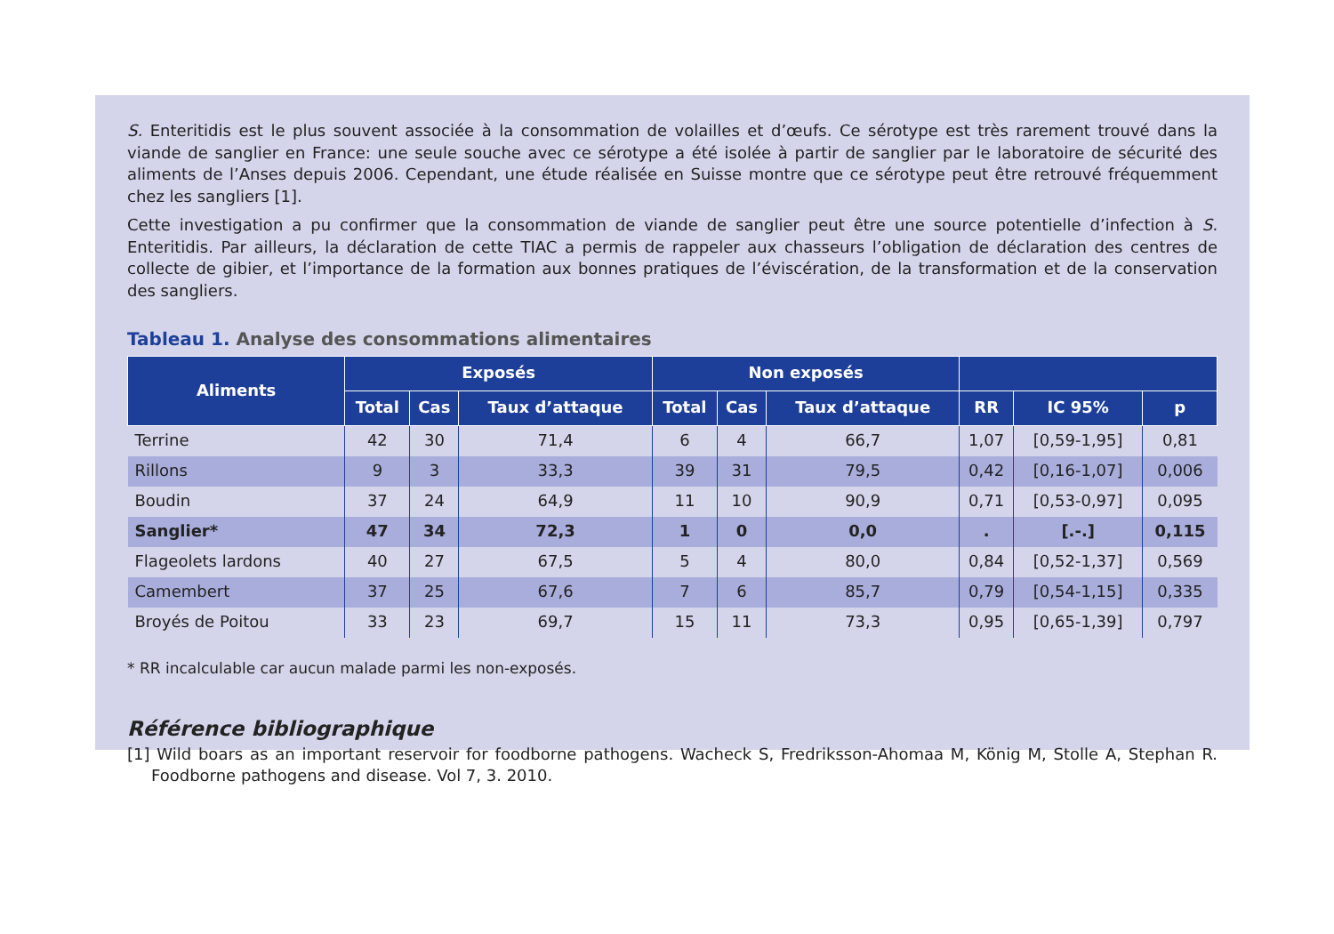S. Enteritidis est le plus souvent associée à la consommation de volailles et d’œufs. Ce sérotype est très rarement trouvé dans la viande de sanglier en France: une seule souche avec ce sérotype a été isolée à partir de sanglier par le laboratoire de sécurité des aliments de l’Anses depuis 2006. Cependant, une étude réalisée en Suisse montre que ce sérotype peut être retrouvé fréquemment chez les sangliers [1].
Cette investigation a pu confirmer que la consommation de viande de sanglier peut être une source potentielle d’infection à S. Enteritidis. Par ailleurs, la déclaration de cette TIAC a permis de rappeler aux chasseurs l’obligation de déclaration des centres de collecte de gibier, et l’importance de la formation aux bonnes pratiques de l’éviscération, de la transformation et de la conservation des sangliers.
Tableau 1. Analyse des consommations alimentaires
| Aliments | Exposés | | | Non exposés | | | | | |
| --- | --- | --- | --- | --- | --- | --- | --- | --- | --- |
| | Total | Cas | Taux d’attaque | Total | Cas | Taux d’attaque | RR | IC 95% | p |
| Terrine | 42 | 30 | 71,4 | 6 | 4 | 66,7 | 1,07 | [0,59-1,95] | 0,81 |
| Rillons | 9 | 3 | 33,3 | 39 | 31 | 79,5 | 0,42 | [0,16-1,07] | 0,006 |
| Boudin | 37 | 24 | 64,9 | 11 | 10 | 90,9 | 0,71 | [0,53-0,97] | 0,095 |
| Sanglier* | 47 | 34 | 72,3 | 1 | 0 | 0,0 | . | [.-.] | 0,115 |
| Flageolets lardons | 40 | 27 | 67,5 | 5 | 4 | 80,0 | 0,84 | [0,52-1,37] | 0,569 |
| Camembert | 37 | 25 | 67,6 | 7 | 6 | 85,7 | 0,79 | [0,54-1,15] | 0,335 |
| Broyés de Poitou | 33 | 23 | 69,7 | 15 | 11 | 73,3 | 0,95 | [0,65-1,39] | 0,797 |
* RR incalculable car aucun malade parmi les non-exposés.
Référence bibliographique
[1] Wild boars as an important reservoir for foodborne pathogens. Wacheck S, Fredriksson-Ahomaa M, König M, Stolle A, Stephan R. Foodborne pathogens and disease. Vol 7, 3. 2010.